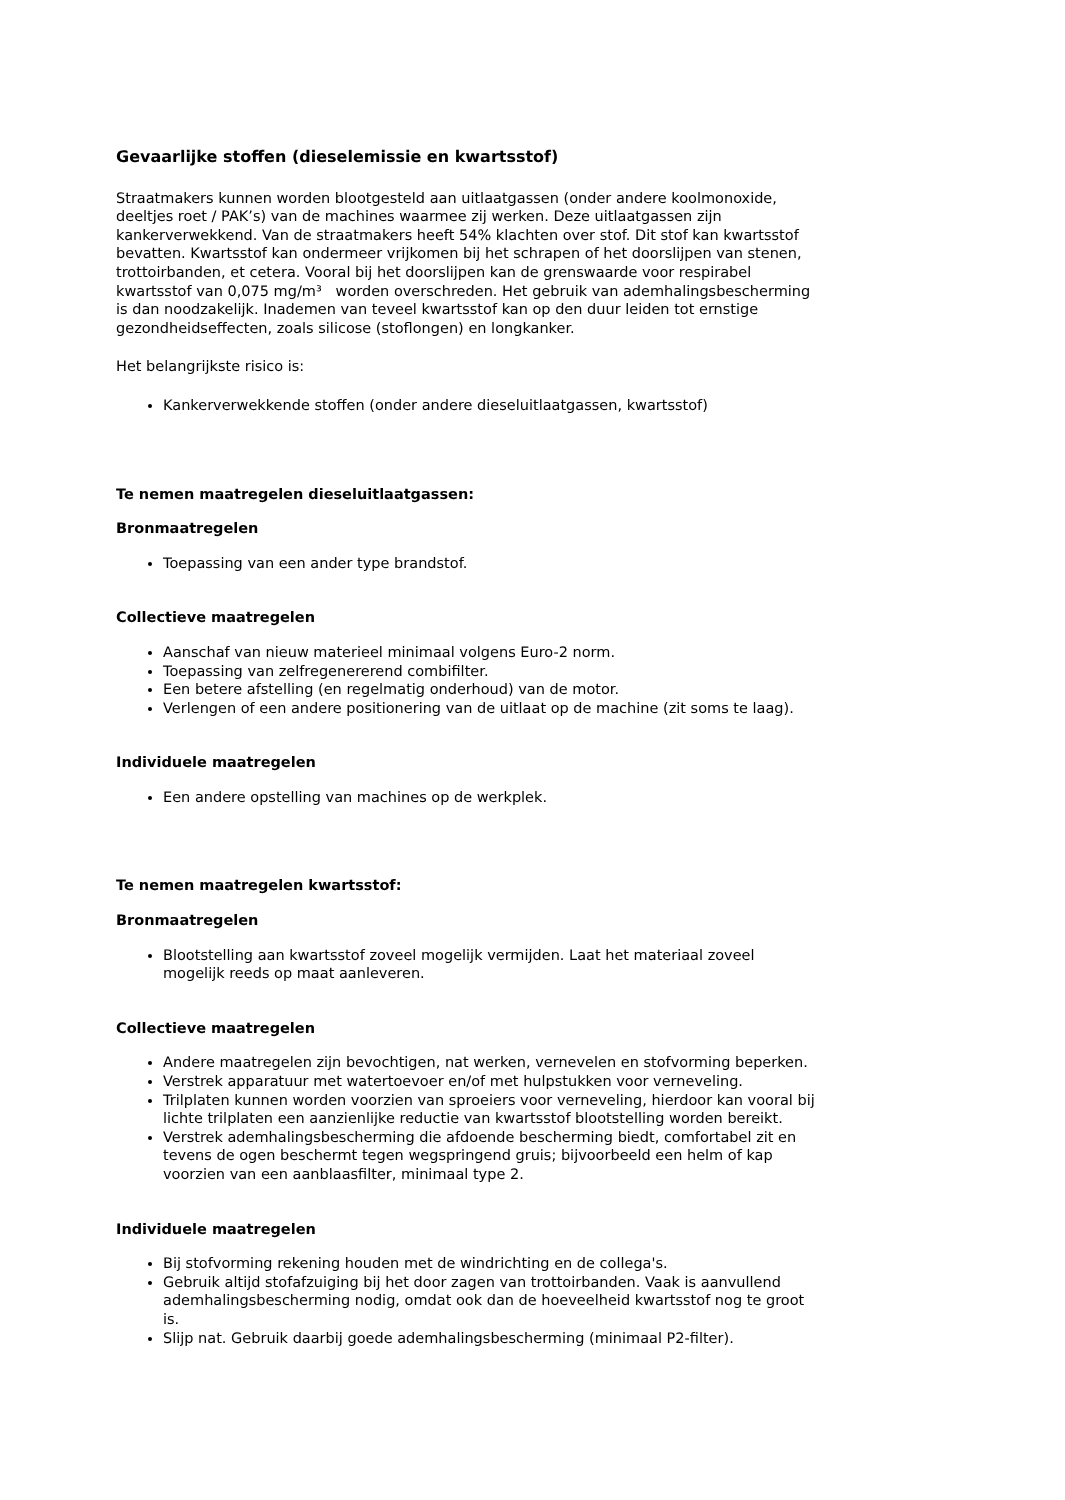Gevaarlijke stoffen (dieselemissie en kwartsstof)
Straatmakers kunnen worden blootgesteld aan uitlaatgassen (onder andere koolmonoxide, deeltjes roet / PAK’s) van de machines waarmee zij werken. Deze uitlaatgassen zijn kankerverwekkend. Van de straatmakers heeft 54% klachten over stof. Dit stof kan kwartsstof bevatten. Kwartsstof kan ondermeer vrijkomen bij het schrapen of het doorslijpen van stenen, trottoirbanden, et cetera. Vooral bij het doorslijpen kan de grenswaarde voor respirabel kwartsstof van 0,075 mg/m³ worden overschreden. Het gebruik van ademhalingsbescherming is dan noodzakelijk. Inademen van teveel kwartsstof kan op den duur leiden tot ernstige gezondheidseffecten, zoals silicose (stoflongen) en longkanker.
Het belangrijkste risico is:
Kankerverwekkende stoffen (onder andere dieseluitlaatgassen, kwartsstof)
Te nemen maatregelen dieseluitlaatgassen:
Bronmaatregelen
Toepassing van een ander type brandstof.
Collectieve maatregelen
Aanschaf van nieuw materieel minimaal volgens Euro-2 norm.
Toepassing van zelfregenererend combifilter.
Een betere afstelling (en regelmatig onderhoud) van de motor.
Verlengen of een andere positionering van de uitlaat op de machine (zit soms te laag).
Individuele maatregelen
Een andere opstelling van machines op de werkplek.
Te nemen maatregelen kwartsstof:
Bronmaatregelen
Blootstelling aan kwartsstof zoveel mogelijk vermijden. Laat het materiaal zoveel mogelijk reeds op maat aanleveren.
Collectieve maatregelen
Andere maatregelen zijn bevochtigen, nat werken, vernevelen en stofvorming beperken.
Verstrek apparatuur met watertoevoer en/of met hulpstukken voor verneveling.
Trilplaten kunnen worden voorzien van sproeiers voor verneveling, hierdoor kan vooral bij lichte trilplaten een aanzienlijke reductie van kwartsstof blootstelling worden bereikt.
Verstrek ademhalingsbescherming die afdoende bescherming biedt, comfortabel zit en tevens de ogen beschermt tegen wegspringend gruis; bijvoorbeeld een helm of kap voorzien van een aanblaasfilter, minimaal type 2.
Individuele maatregelen
Bij stofvorming rekening houden met de windrichting en de collega's.
Gebruik altijd stofafzuiging bij het door zagen van trottoirbanden. Vaak is aanvullend ademhalingsbescherming nodig, omdat ook dan de hoeveelheid kwartsstof nog te groot is.
Slijp nat. Gebruik daarbij goede ademhalingsbescherming (minimaal P2-filter).